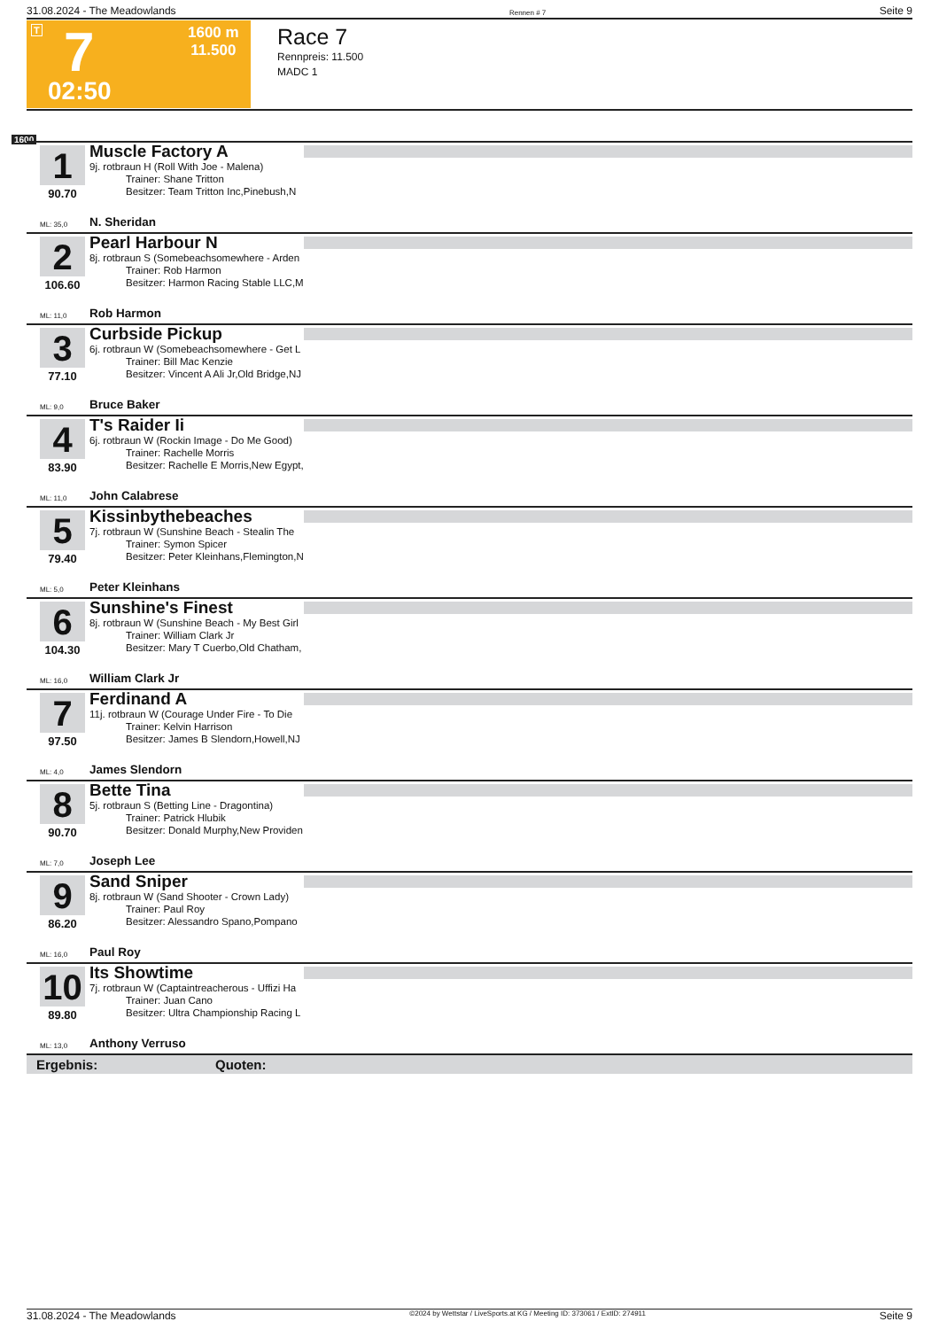31.08.2024 - The Meadowlands Rennen # 7 Seite 9
T 7 1600 m
11.500
02:50
Race 7
Rennpreis: 11.500
MADC 1
1600
1
90.70
Muscle Factory A
9j. rotbraun H (Roll With Joe - Malena)
Trainer: Shane Tritton
Besitzer: Team Tritton Inc,Pinebush,N
ML: 35,0 N. Sheridan
2
106.60
Pearl Harbour N
8j. rotbraun S (Somebeachsomewhere - Arden
Trainer: Rob Harmon
Besitzer: Harmon Racing Stable LLC,M
ML: 11,0 Rob Harmon
3
77.10
Curbside Pickup
6j. rotbraun W (Somebeachsomewhere - Get L
Trainer: Bill Mac Kenzie
Besitzer: Vincent A Ali Jr,Old Bridge,NJ
ML: 9,0 Bruce Baker
4
83.90
T's Raider Ii
6j. rotbraun W (Rockin Image - Do Me Good)
Trainer: Rachelle Morris
Besitzer: Rachelle E Morris,New Egypt,
ML: 11,0 John Calabrese
5
79.40
Kissinbythebeaches
7j. rotbraun W (Sunshine Beach - Stealin The
Trainer: Symon Spicer
Besitzer: Peter Kleinhans,Flemington,N
ML: 5,0 Peter Kleinhans
6
104.30
Sunshine's Finest
8j. rotbraun W (Sunshine Beach - My Best Girl
Trainer: William Clark Jr
Besitzer: Mary T Cuerbo,Old Chatham,
ML: 16,0 William Clark Jr
7
97.50
Ferdinand A
11j. rotbraun W (Courage Under Fire - To Die
Trainer: Kelvin Harrison
Besitzer: James B Slendorn,Howell,NJ
ML: 4,0 James Slendorn
8
90.70
Bette Tina
5j. rotbraun S (Betting Line - Dragontina)
Trainer: Patrick Hlubik
Besitzer: Donald Murphy,New Providen
ML: 7,0 Joseph Lee
9
86.20
Sand Sniper
8j. rotbraun W (Sand Shooter - Crown Lady)
Trainer: Paul Roy
Besitzer: Alessandro Spano,Pompano
ML: 16,0 Paul Roy
10
89.80
Its Showtime
7j. rotbraun W (Captaintreacherous - Uffizi Ha
Trainer: Juan Cano
Besitzer: Ultra Championship Racing L
ML: 13,0 Anthony Verruso
Ergebnis: Quoten:
31.08.2024 - The Meadowlands ©2024 by Wettstar / LiveSports.at KG / Meeting ID: 373061 / ExtID: 274911 Seite 9